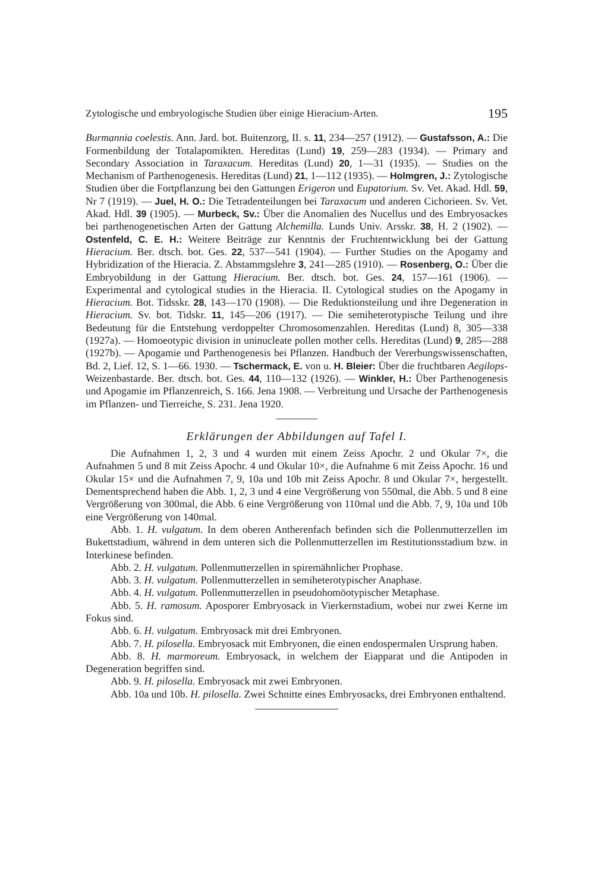Zytologische und embryologische Studien über einige Hieracium-Arten. 195
Burmannia coelestis. Ann. Jard. bot. Buitenzorg, II. s. 11, 234—257 (1912). — Gustafsson, A.: Die Formenbildung der Totalapomikten. Hereditas (Lund) 19, 259—283 (1934). — Primary and Secondary Association in Taraxacum. Hereditas (Lund) 20, 1—31 (1935). — Studies on the Mechanism of Parthenogenesis. Hereditas (Lund) 21, 1—112 (1935). — Holmgren, J.: Zytologische Studien über die Fortpflanzung bei den Gattungen Erigeron und Eupatorium. Sv. Vet. Akad. Hdl. 59, Nr 7 (1919). — Juel, H. O.: Die Tetradenteilungen bei Taraxacum und anderen Cichorieen. Sv. Vet. Akad. Hdl. 39 (1905). — Murbeck, Sv.: Über die Anomalien des Nucellus und des Embryosackes bei parthenogenetischen Arten der Gattung Alchemilla. Lunds Univ. Arsskr. 38, H. 2 (1902). — Ostenfeld, C. E. H.: Weitere Beiträge zur Kenntnis der Fruchtentwicklung bei der Gattung Hieracium. Ber. dtsch. bot. Ges. 22, 537—541 (1904). — Further Studies on the Apogamy and Hybridization of the Hieracia. Z. Abstammgslehre 3, 241—285 (1910). — Rosenberg, O.: Über die Embryobildung in der Gattung Hieracium. Ber. dtsch. bot. Ges. 24, 157—161 (1906). — Experimental and cytological studies in the Hieracia. II. Cytological studies on the Apogamy in Hieracium. Bot. Tidsskr. 28, 143—170 (1908). — Die Reduktionsteilung und ihre Degeneration in Hieracium. Sv. bot. Tidskr. 11, 145—206 (1917). — Die semiheterotypische Teilung und ihre Bedeutung für die Entstehung verdoppelter Chromosomenzahlen. Hereditas (Lund) 8, 305—338 (1927a). — Homoeotypic division in uninucleate pollen mother cells. Hereditas (Lund) 9, 285—288 (1927b). — Apogamie und Parthenogenesis bei Pflanzen. Handbuch der Vererbungswissenschaften, Bd. 2, Lief. 12, S. 1—66. 1930. — Tschermack, E. von u. H. Bleier: Über die fruchtbaren Aegilops-Weizenbastarde. Ber. dtsch. bot. Ges. 44, 110—132 (1926). — Winkler, H.: Über Parthenogenesis und Apogamie im Pflanzenreich, S. 166. Jena 1908. — Verbreitung und Ursache der Parthenogenesis im Pflanzen- und Tierreiche, S. 231. Jena 1920.
Erklärungen der Abbildungen auf Tafel I.
Die Aufnahmen 1, 2, 3 und 4 wurden mit einem Zeiss Apochr. 2 und Okular 7×, die Aufnahmen 5 und 8 mit Zeiss Apochr. 4 und Okular 10×, die Aufnahme 6 mit Zeiss Apochr. 16 und Okular 15× und die Aufnahmen 7, 9, 10a und 10b mit Zeiss Apochr. 8 und Okular 7×, hergestellt. Dementsprechend haben die Abb. 1, 2, 3 und 4 eine Vergrößerung von 550mal, die Abb. 5 und 8 eine Vergrößerung von 300mal, die Abb. 6 eine Vergrößerung von 110mal und die Abb. 7, 9, 10a und 10b eine Vergrößerung von 140mal.
Abb. 1. H. vulgatum. In dem oberen Antherenfach befinden sich die Pollenmutterzellen im Bukettstadium, während in dem unteren sich die Pollenmutterzellen im Restitutionsstadium bzw. in Interkinese befinden.
Abb. 2. H. vulgatum. Pollenmutterzellen in spiremähnlicher Prophase.
Abb. 3. H. vulgatum. Pollenmutterzellen in semiheterotypischer Anaphase.
Abb. 4. H. vulgatum. Pollenmutterzellen in pseudohomöotypischer Metaphase.
Abb. 5. H. ramosum. Aposporer Embryosack in Vierkernstadium, wobei nur zwei Kerne im Fokus sind.
Abb. 6. H. vulgatum. Embryosack mit drei Embryonen.
Abb. 7. H. pilosella. Embryosack mit Embryonen, die einen endospermalen Ursprung haben.
Abb. 8. H. marmoreum. Embryosack, in welchem der Eiapparat und die Antipoden in Degeneration begriffen sind.
Abb. 9. H. pilosella. Embryosack mit zwei Embryonen.
Abb. 10a und 10b. H. pilosella. Zwei Schnitte eines Embryosacks, drei Embryonen enthaltend.